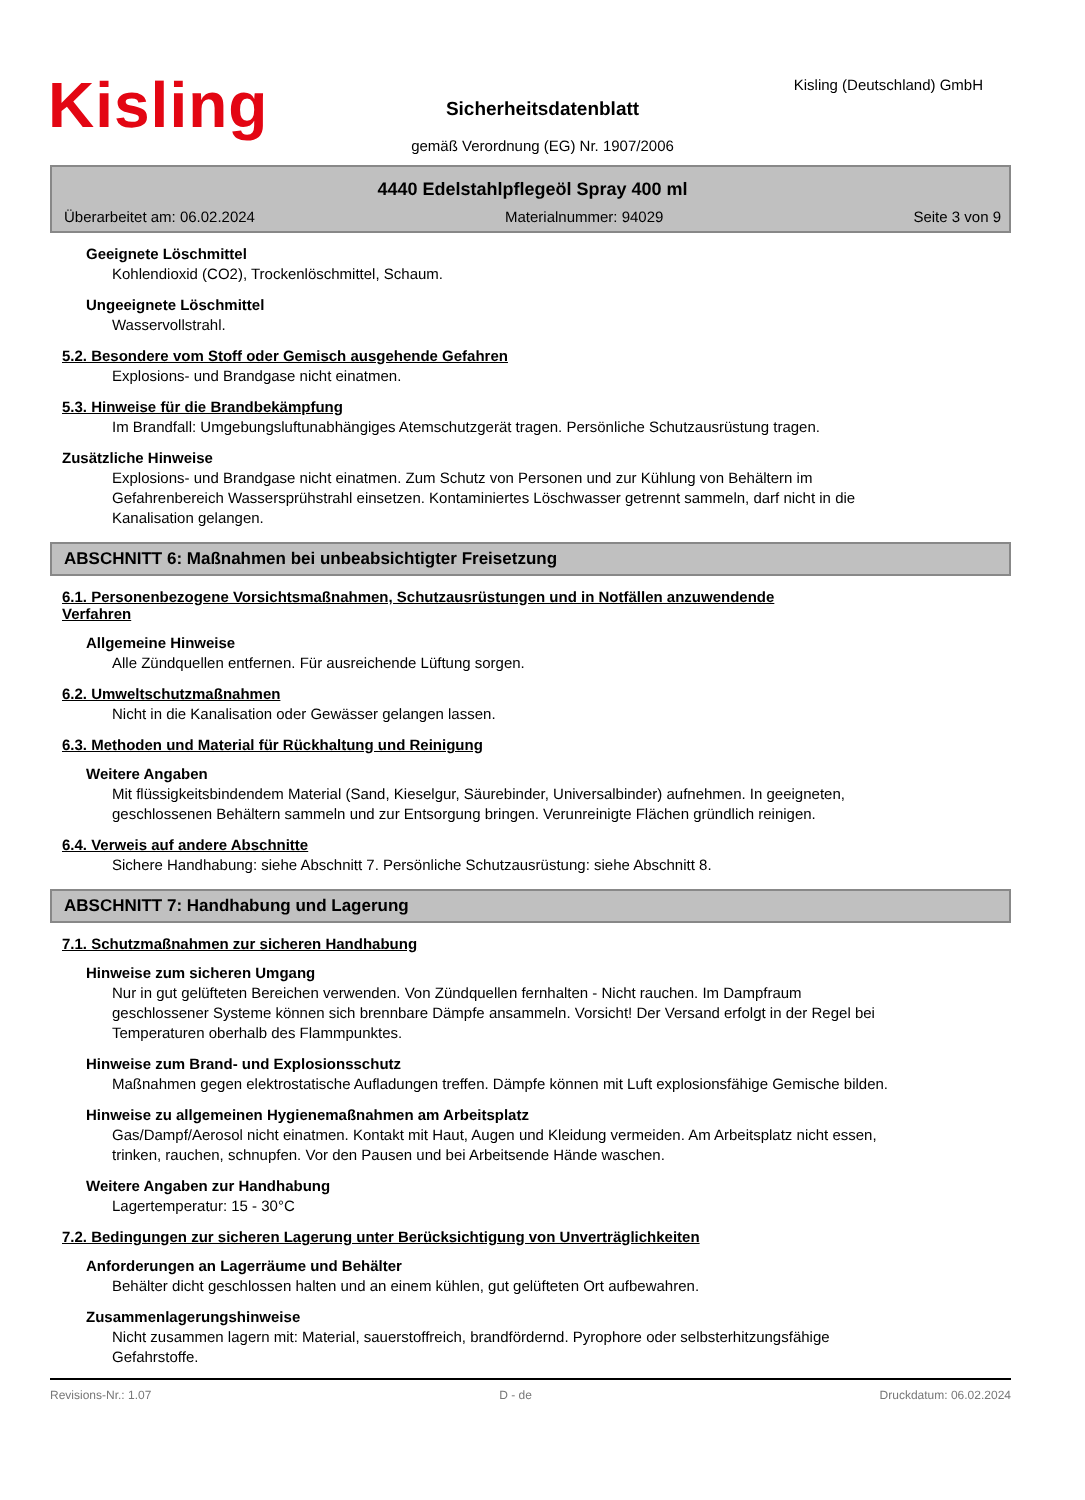Kisling Kisling (Deutschland) GmbH
Sicherheitsdatenblatt
gemäß Verordnung (EG) Nr. 1907/2006
4440 Edelstahlpflegeöl Spray 400 ml
Überarbeitet am: 06.02.2024 Materialnummer: 94029 Seite 3 von 9
Geeignete Löschmittel
Kohlendioxid (CO2), Trockenlöschmittel, Schaum.
Ungeeignete Löschmittel
Wasservollstrahl.
5.2. Besondere vom Stoff oder Gemisch ausgehende Gefahren
Explosions- und Brandgase nicht einatmen.
5.3. Hinweise für die Brandbekämpfung
Im Brandfall: Umgebungsluftunabhängiges Atemschutzgerät tragen. Persönliche Schutzausrüstung tragen.
Zusätzliche Hinweise
Explosions- und Brandgase nicht einatmen. Zum Schutz von Personen und zur Kühlung von Behältern im Gefahrenbereich Wassersprühstrahl einsetzen. Kontaminiertes Löschwasser getrennt sammeln, darf nicht in die Kanalisation gelangen.
ABSCHNITT 6: Maßnahmen bei unbeabsichtigter Freisetzung
6.1. Personenbezogene Vorsichtsmaßnahmen, Schutzausrüstungen und in Notfällen anzuwendende Verfahren
Allgemeine Hinweise
Alle Zündquellen entfernen. Für ausreichende Lüftung sorgen.
6.2. Umweltschutzmaßnahmen
Nicht in die Kanalisation oder Gewässer gelangen lassen.
6.3. Methoden und Material für Rückhaltung und Reinigung
Weitere Angaben
Mit flüssigkeitsbindendem Material (Sand, Kieselgur, Säurebinder, Universalbinder) aufnehmen. In geeigneten, geschlossenen Behältern sammeln und zur Entsorgung bringen. Verunreinigte Flächen gründlich reinigen.
6.4. Verweis auf andere Abschnitte
Sichere Handhabung: siehe Abschnitt 7. Persönliche Schutzausrüstung: siehe Abschnitt 8.
ABSCHNITT 7: Handhabung und Lagerung
7.1. Schutzmaßnahmen zur sicheren Handhabung
Hinweise zum sicheren Umgang
Nur in gut gelüfteten Bereichen verwenden. Von Zündquellen fernhalten - Nicht rauchen. Im Dampfraum geschlossener Systeme können sich brennbare Dämpfe ansammeln. Vorsicht! Der Versand erfolgt in der Regel bei Temperaturen oberhalb des Flammpunktes.
Hinweise zum Brand- und Explosionsschutz
Maßnahmen gegen elektrostatische Aufladungen treffen. Dämpfe können mit Luft explosionsfähige Gemische bilden.
Hinweise zu allgemeinen Hygienemaßnahmen am Arbeitsplatz
Gas/Dampf/Aerosol nicht einatmen. Kontakt mit Haut, Augen und Kleidung vermeiden. Am Arbeitsplatz nicht essen, trinken, rauchen, schnupfen. Vor den Pausen und bei Arbeitsende Hände waschen.
Weitere Angaben zur Handhabung
Lagertemperatur: 15 - 30°C
7.2. Bedingungen zur sicheren Lagerung unter Berücksichtigung von Unverträglichkeiten
Anforderungen an Lagerräume und Behälter
Behälter dicht geschlossen halten und an einem kühlen, gut gelüfteten Ort aufbewahren.
Zusammenlagerungshinweise
Nicht zusammen lagern mit: Material, sauerstoffreich, brandfördernd. Pyrophore oder selbsterhitzungsfähige Gefahrstoffe.
Revisions-Nr.: 1.07 D - de Druckdatum: 06.02.2024